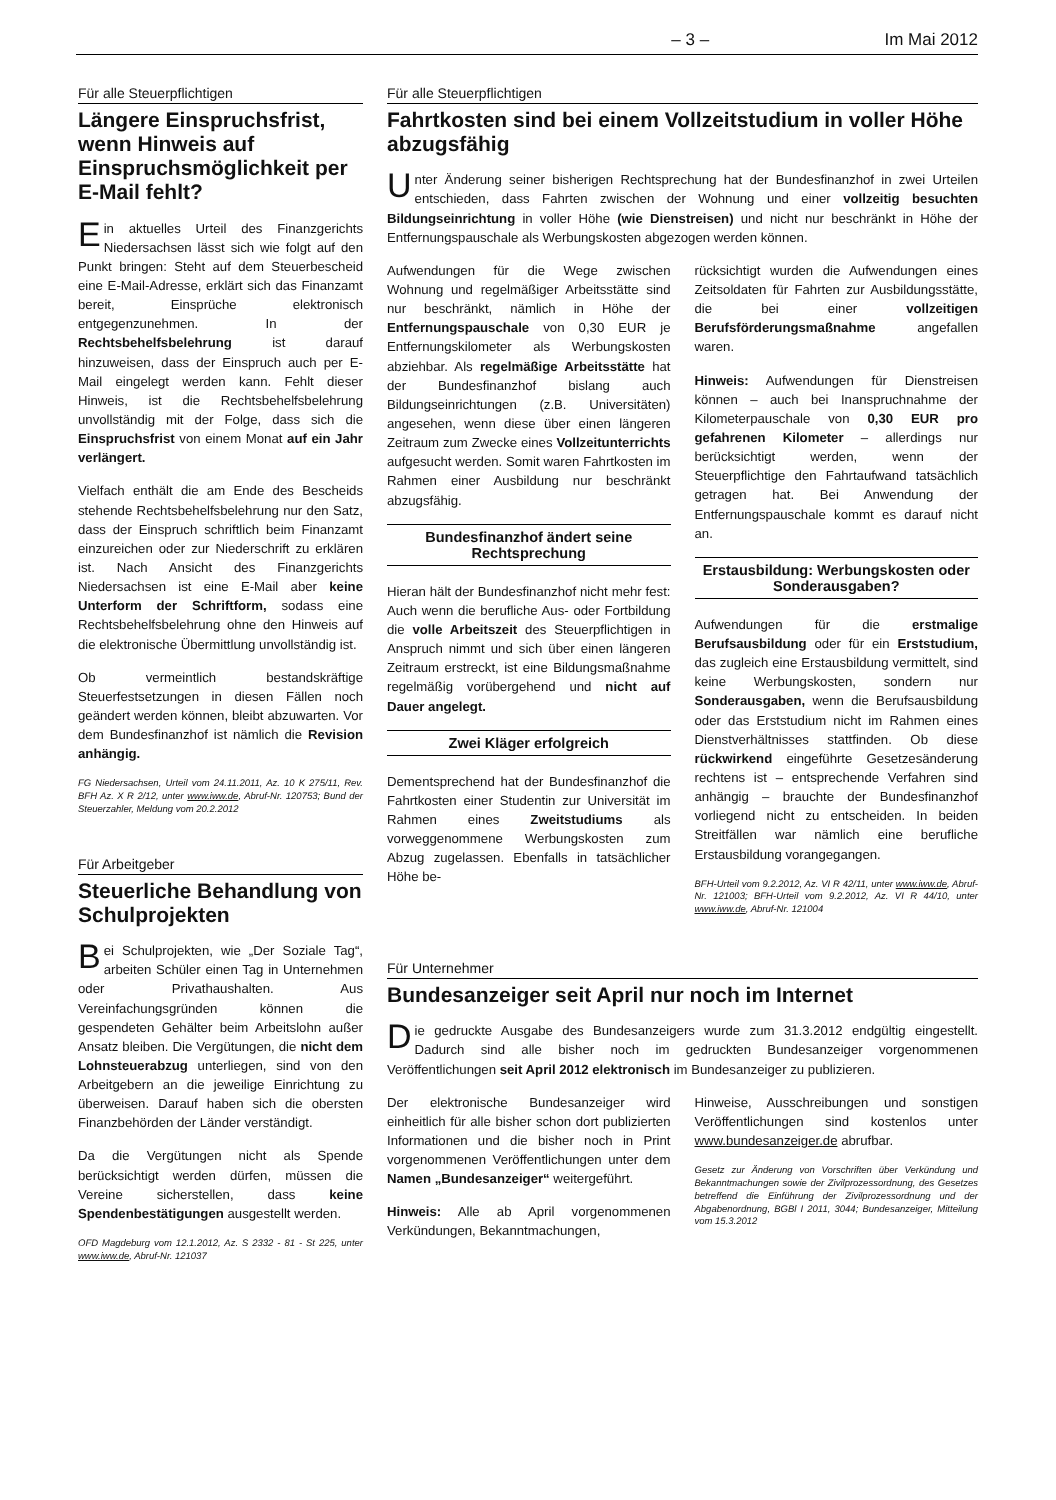– 3 – Im Mai 2012
Für alle Steuerpflichtigen
Längere Einspruchsfrist, wenn Hinweis auf Einspruchsmöglichkeit per E-Mail fehlt?
Ein aktuelles Urteil des Finanzgerichts Niedersachsen lässt sich wie folgt auf den Punkt bringen: Steht auf dem Steuerbescheid eine E-Mail-Adresse, erklärt sich das Finanzamt bereit, Einsprüche elektronisch entgegenzunehmen. In der Rechtsbehelfsbelehrung ist darauf hinzuweisen, dass der Einspruch auch per E-Mail eingelegt werden kann. Fehlt dieser Hinweis, ist die Rechtsbehelfsbelehrung unvollständig mit der Folge, dass sich die Einspruchsfrist von einem Monat auf ein Jahr verlängert.
Vielfach enthält die am Ende des Bescheids stehende Rechtsbehelfsbelehrung nur den Satz, dass der Einspruch schriftlich beim Finanzamt einzureichen oder zur Niederschrift zu erklären ist. Nach Ansicht des Finanzgerichts Niedersachsen ist eine E-Mail aber keine Unterform der Schriftform, sodass eine Rechtsbehelfsbelehrung ohne den Hinweis auf die elektronische Übermittlung unvollständig ist.
Ob vermeintlich bestandskräftige Steuerfestsetzungen in diesen Fällen noch geändert werden können, bleibt abzuwarten. Vor dem Bundesfinanzhof ist nämlich die Revision anhängig.
FG Niedersachsen, Urteil vom 24.11.2011, Az. 10 K 275/11, Rev. BFH Az. X R 2/12, unter www.iww.de, Abruf-Nr. 120753; Bund der Steuerzahler, Meldung vom 20.2.2012
Für Arbeitgeber
Steuerliche Behandlung von Schulprojekten
Bei Schulprojekten, wie „Der Soziale Tag“, arbeiten Schüler einen Tag in Unternehmen oder Privathaushalten. Aus Vereinfachungsgründen können die gespendeten Gehälter beim Arbeitslohn außer Ansatz bleiben. Die Vergütungen, die nicht dem Lohnsteuerabzug unterliegen, sind von den Arbeitgebern an die jeweilige Einrichtung zu überweisen. Darauf haben sich die obersten Finanzbehörden der Länder verständigt.
Da die Vergütungen nicht als Spende berücksichtigt werden dürfen, müssen die Vereine sicherstellen, dass keine Spendenbestätigungen ausgestellt werden.
OFD Magdeburg vom 12.1.2012, Az. S 2332 - 81 - St 225, unter www.iww.de, Abruf-Nr. 121037
Für alle Steuerpflichtigen
Fahrtkosten sind bei einem Vollzeitstudium in voller Höhe abzugsfähig
Unter Änderung seiner bisherigen Rechtsprechung hat der Bundesfinanzhof in zwei Urteilen entschieden, dass Fahrten zwischen der Wohnung und einer vollzeitig besuchten Bildungseinrichtung in voller Höhe (wie Dienstreisen) und nicht nur beschränkt in Höhe der Entfernungspauschale als Werbungskosten abgezogen werden können.
Aufwendungen für die Wege zwischen Wohnung und regelmäßiger Arbeitsstätte sind nur beschränkt, nämlich in Höhe der Entfernungspauschale von 0,30 EUR je Entfernungskilometer als Werbungskosten abziehbar. Als regelmäßige Arbeitsstätte hat der Bundesfinanzhof bislang auch Bildungseinrichtungen (z.B. Universitäten) angesehen, wenn diese über einen längeren Zeitraum zum Zwecke eines Vollzeitunterrichts aufgesucht werden. Somit waren Fahrtkosten im Rahmen einer Ausbildung nur beschränkt abzugsfähig.
Bundesfinanzhof ändert seine Rechtsprechung
Hieran hält der Bundesfinanzhof nicht mehr fest: Auch wenn die berufliche Aus- oder Fortbildung die volle Arbeitszeit des Steuerpflichtigen in Anspruch nimmt und sich über einen längeren Zeitraum erstreckt, ist eine Bildungsmaßnahme regelmäßig vorübergehend und nicht auf Dauer angelegt.
Zwei Kläger erfolgreich
Dementsprechend hat der Bundesfinanzhof die Fahrtkosten einer Studentin zur Universität im Rahmen eines Zweitstudiums als vorweggenommene Werbungskosten zum Abzug zugelassen. Ebenfalls in tatsächlicher Höhe be-
rücksichtigt wurden die Aufwendungen eines Zeitsoldaten für Fahrten zur Ausbildungsstätte, die bei einer vollzeitigen Berufsförderungsmaßnahme angefallen waren.
Hinweis: Aufwendungen für Dienstreisen können – auch bei Inanspruchnahme der Kilometerpauschale von 0,30 EUR pro gefahrenen Kilometer – allerdings nur berücksichtigt werden, wenn der Steuerpflichtige den Fahrtaufwand tatsächlich getragen hat. Bei Anwendung der Entfernungspauschale kommt es darauf nicht an.
Erstausbildung: Werbungskosten oder Sonderausgaben?
Aufwendungen für die erstmalige Berufsausbildung oder für ein Erststudium, das zugleich eine Erstausbildung vermittelt, sind keine Werbungskosten, sondern nur Sonderausgaben, wenn die Berufsausbildung oder das Erststudium nicht im Rahmen eines Dienstverhältnisses stattfinden. Ob diese rückwirkend eingeführte Gesetzesänderung rechtens ist – entsprechende Verfahren sind anhängig – brauchte der Bundesfinanzhof vorliegend nicht zu entscheiden. In beiden Streitfällen war nämlich eine berufliche Erstausbildung vorangegangen.
BFH-Urteil vom 9.2.2012, Az. VI R 42/11, unter www.iww.de, Abruf-Nr. 121003; BFH-Urteil vom 9.2.2012, Az. VI R 44/10, unter www.iww.de, Abruf-Nr. 121004
Für Unternehmer
Bundesanzeiger seit April nur noch im Internet
Die gedruckte Ausgabe des Bundesanzeigers wurde zum 31.3.2012 endgültig eingestellt. Dadurch sind alle bisher noch im gedruckten Bundesanzeiger vorgenommenen Veröffentlichungen seit April 2012 elektronisch im Bundesanzeiger zu publizieren.
Der elektronische Bundesanzeiger wird einheitlich für alle bisher schon dort publizierten Informationen und die bisher noch in Print vorgenommenen Veröffentlichungen unter dem Namen „Bundesanzeiger“ weitergeführt.
Hinweis: Alle ab April vorgenommenen Verkündungen, Bekanntmachungen,
Hinweise, Ausschreibungen und sonstigen Veröffentlichungen sind kostenlos unter www.bundesanzeiger.de abrufbar.
Gesetz zur Änderung von Vorschriften über Verkündung und Bekanntmachungen sowie der Zivilprozessordnung, des Gesetzes betreffend die Einführung der Zivilprozessordnung und der Abgabenordnung, BGBl I 2011, 3044; Bundesanzeiger, Mitteilung vom 15.3.2012